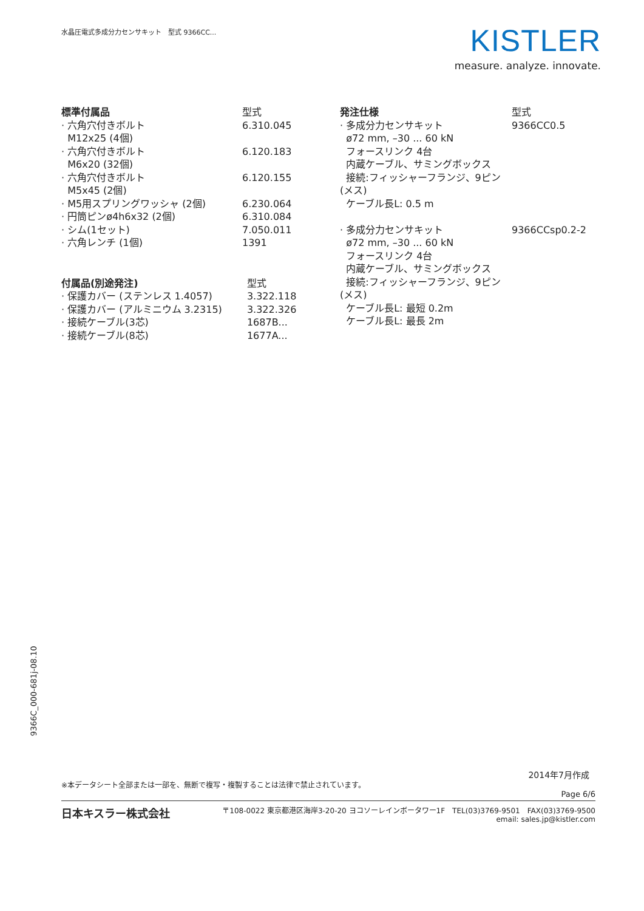水晶圧電式多成分力センサキット　型式 9366CC...
KISTLER
measure. analyze. innovate.
| 標準付属品 | 型式 |
| --- | --- |
| · 六角穴付きボルト M12x25 (4個) | 6.310.045 |
| · 六角穴付きボルト M6x20 (32個) | 6.120.183 |
| · 六角穴付きボルト M5x45 (2個) | 6.120.155 |
| · M5用スプリングワッシャ (2個) | 6.230.064 |
| · 円筒ピンø4h6x32 (2個) | 6.310.084 |
| · シム(1セット) | 7.050.011 |
| · 六角レンチ (1個) | 1391 |
| 付属品(別途発注) | 型式 |
| --- | --- |
| · 保護カバー (ステンレス 1.4057) | 3.322.118 |
| · 保護カバー (アルミニウム 3.2315) | 3.322.326 |
| · 接続ケーブル(3芯) | 1687B... |
| · 接続ケーブル(8芯) | 1677A... |
| 発注仕様 | 型式 |
| --- | --- |
| · 多成分力センサキット ø72 mm, –30 ... 60 kN フォースリンク 4台 内蔵ケーブル、サミングボックス 接続:フィッシャーフランジ、9ピン(メス) ケーブル長L: 0.5 m | 9366CC0.5 |
| · 多成分力センサキット ø72 mm, –30 ... 60 kN フォースリンク 4台 内蔵ケーブル、サミングボックス 接続:フィッシャーフランジ、9ピン(メス) ケーブル長L: 最短 0.2m ケーブル長L: 最長 2m | 9366CCsp0.2-2 |
9366C_000-681j-08.10
2014年7月作成
※本データシート全部または一部を、無断で複写・複製することは法律で禁止されています。
Page 6/6
日本キスラー株式会社
〒108-0022 東京都港区海岸3-20-20 ヨコソーレインボータワー1F　TEL(03)3769-9501　FAX(03)3769-9500
email: sales.jp@kistler.com